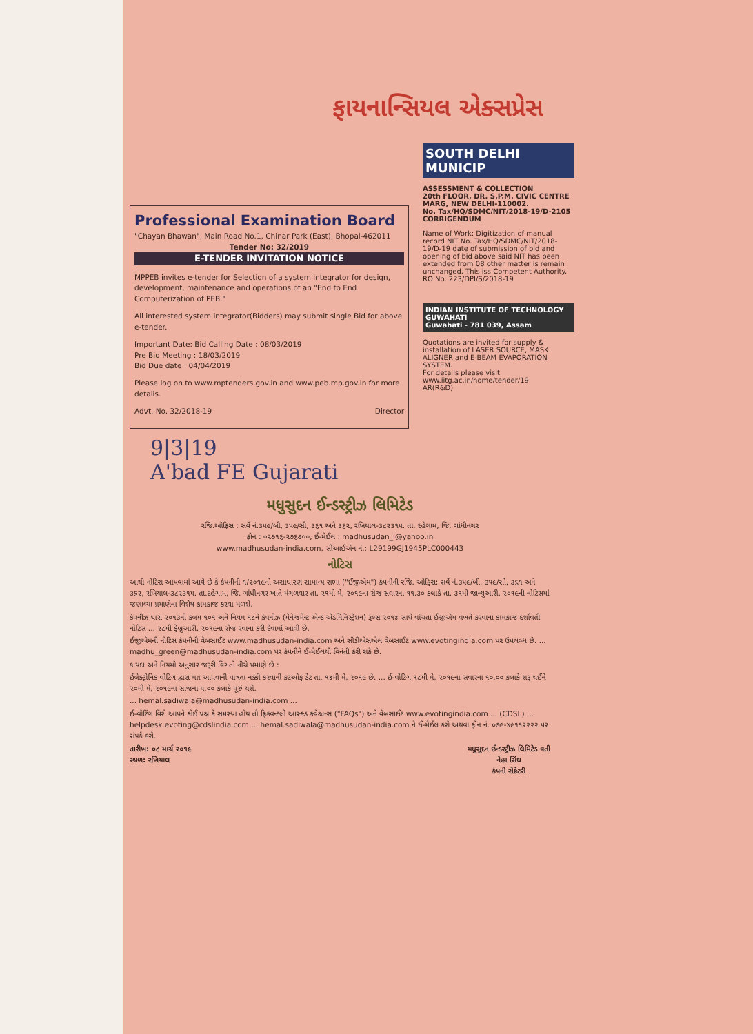ફાયનાન્સિયલ એક્સપ્રેસ
Professional Examination Board
"Chayan Bhawan", Main Road No.1, Chinar Park (East), Bhopal-462011
Tender No: 32/2019
E-TENDER INVITATION NOTICE
MPPEB invites e-tender for Selection of a system integrator for design, development, maintenance and operations of an "End to End Computerization of PEB."
All interested system integrator(Bidders) may submit single Bid for above e-tender.
Important Date: Bid Calling Date : 08/03/2019
Pre Bid Meeting : 18/03/2019
Bid Due date : 04/04/2019
Please log on to www.mptenders.gov.in and www.peb.mp.gov.in for more details.
Advt. No. 32/2018-19 Director
9|3|19
A'bad FE Gujarati
SOUTH DELHI MUNICIP
ASSESSMENT & COLLECTION
20th FLOOR, DR. S.P.M. CIVIC CENTRE MARG, NEW DELHI-110002.
No. Tax/HQ/SDMC/NIT/2018-19/D-2105
CORRIGENDUM
Name of Work: Digitization of manual record NIT No. Tax/HQ/SDMC/NIT/2018-19/D-19 date of submission of bid and opening of bid above said NIT has been extended from 08 other matter is remain unchanged. This iss Competent Authority.
RO No. 223/DPI/S/2018-19
INDIAN INSTITUTE OF TECHNOLOGY GUWAHATI
Guwahati - 781 039, Assam
Quotations are invited for supply & installation of LASER SOURCE, MASK ALIGNER and E-BEAM EVAPORATION SYSTEM.
For details please visit www.iitg.ac.in/home/tender/19
AR(R&D)
મધુસુદન ઈન્ડસ્ટ્રીઝ લિમિટેડ
રજિ.ઓફિસ : સર્વે નં.૩૫૯/બી, ૩૫૯/સી, ૩૬૧ અને ૩૬૨, રખિયાલ-૩૮૨૩૧૫. તા. દહેગામ, જિ. ગાંધીનગર
ફોન : ૦૨૭૧૬-૨૭૬૭૦૦, ઈ-મેઈલ : madhusudan_i@yahoo.in
www.madhusudan-india.com, સીઆઈએન નં.: L29199GJ1945PLC000443
નોટિસ
આથી નોટિસ આપવામાં આવે છે કે કંપનીની ૧/૨૦૧૯ની અસાધારણ સામાન્ય સભા ("ઈજીએમ") કંપનીની રજિ. ઓફિસ: સર્વે નં.૩૫૯/બી, ૩૫૯/સી, ૩૬૧ અને ૩૬૨, રખિયાલ-૩૮૨૩૧૫. તા.દહેગામ, જિ. ગાંધીનગર ખાતે મંગળવાર તા. ૨૧મી મે, ૨૦૧૯ના રોજ સવારના ૧૧.૩૦ કલાકે તા. ૩૧મી જાન્યુઆરી, ૨૦૧૯ની નોટિસમાં જણાવ્યા પ્રમાણેના વિશેષ કામકાજ કરવા મળશે.
કંપનીઝ ધારા ૨૦૧૩ની કલમ ૧૦૧ અને નિયમ ૧૮ને કંપનીઝ (મેનેજમેન્ટ એન્ડ એડમિનિસ્ટ્રેશન) રૂલ્સ ૨૦૧૪ સાથે વાંચતા ઈજીએમ વખતે કરવાના કામકાજ દર્શાવતી નોટિસ ... ૨૮મી ફેબ્રુઆરી, ૨૦૧૯ના રોજ રવાના કરી દેવામાં આવી છે.
ઈજીએમની નોટિસ કંપનીની વેબસાઈટ www.madhusudan-india.com અને સીડીએસએલ વેબસાઈટ www.evotingindia.com પર ઉપલબ્ધ છે. ... madhu_green@madhusudan-india.com પર કંપનીને ઈ-મેઈલથી વિનંતી કરી શકે છે.
કાયદા અને નિયમો અનુસાર જરૂરી વિગતો નીચે પ્રમાણે છે :
ઈલેક્ટ્રોનિક વોટિંગ દ્વારા મત આપવાની પાત્રતા નક્કી કરવાની કટઓફ ડેટ તા. ૧૪મી મે, ૨૦૧૯ છે. ... ઈ-વોટિંગ ૧૮મી મે, ૨૦૧૯ના સવારના ૧૦.૦૦ કલાકે શરૂ થઈને ૨૦મી મે, ૨૦૧૯ના સાંજના ૫.૦૦ કલાકે પૂરું થશે.
... hemal.sadiwala@madhusudan-india.com ...
ઈ-વોટિંગ વિશે આપને કોઈ પ્રશ્ન કે સમસ્યા હોય તો ફ્રિક્વન્ટલી આસ્ક્ડ ક્વેશ્ચન્સ ("FAQs") અને વેબસાઈટ www.evotingindia.com ... (CDSL) ... helpdesk.evoting@cdslindia.com ... hemal.sadiwala@madhusudan-india.com ને ઈ-મેઈલ કરો અથવા ફોન નં. ૦૭૯-૪૯૧૧૨૨૨૨ પર સંપર્ક કરો.
તારીખ: ૦૮ માર્ચ ૨૦૧૯
સ્થળ: રખિયાલ
મધુસુદન ઈન્ડસ્ટ્રીઝ લિમિટેડ વતી
નેહા સિંઘ
કંપની સેક્રેટરી